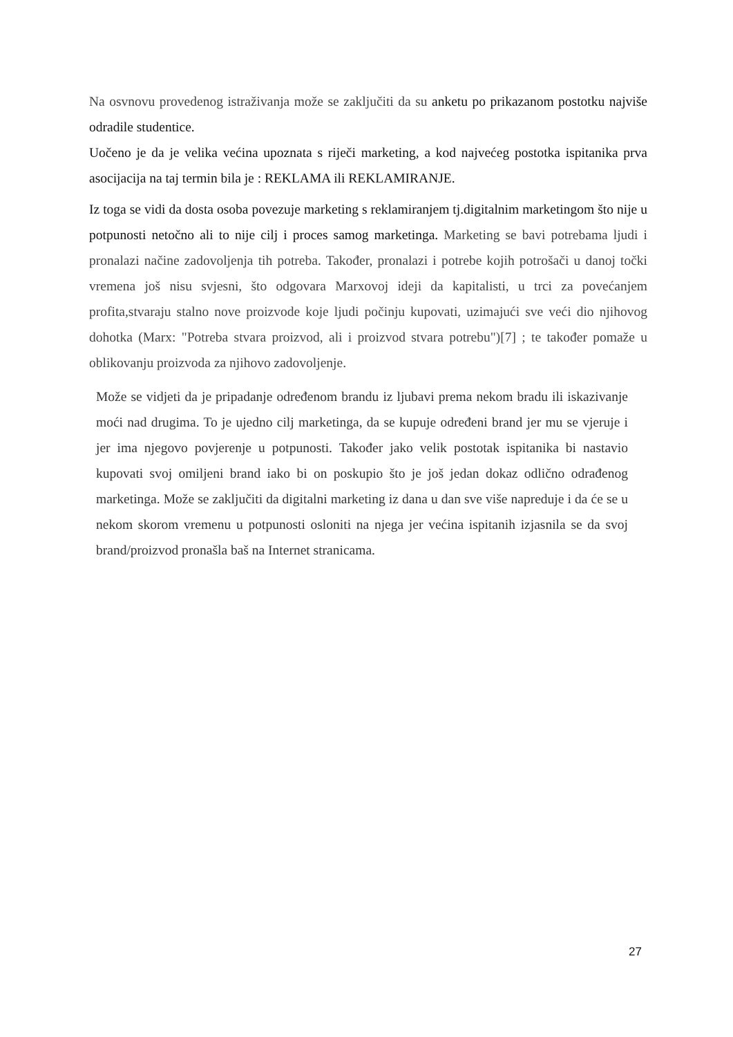Na osvnovu provedenog istraživanja može se zaključiti da su anketu po prikazanom postotku najviše odradile studentice.
Uočeno je da je velika većina upoznata s riječi marketing, a kod najvećeg postotka ispitanika prva asocijacija na taj termin bila je : REKLAMA ili REKLAMIRANJE.
Iz toga se vidi da dosta osoba povezuje marketing s reklamiranjem tj.digitalnim marketingom što nije u potpunosti netočno ali to nije cilj i proces samog marketinga. Marketing se bavi potrebama ljudi i pronalazi načine zadovoljenja tih potreba. Također, pronalazi i potrebe kojih potrošači u danoj točki vremena još nisu svjesni, što odgovara Marxovoj ideji da kapitalisti, u trci za povećanjem profita,stvaraju stalno nove proizvode koje ljudi počinju kupovati, uzimajući sve veći dio njihovog dohotka (Marx: "Potreba stvara proizvod, ali i proizvod stvara potrebu")[7] ; te također pomaže u oblikovanju proizvoda za njihovo zadovoljenje.
Može se vidjeti da je pripadanje određenom brandu iz ljubavi prema nekom bradu ili iskazivanje moći nad drugima. To je ujedno cilj marketinga, da se kupuje određeni brand jer mu se vjeruje i jer ima njegovo povjerenje u potpunosti. Također jako velik postotak ispitanika bi nastavio kupovati svoj omiljeni brand iako bi on poskupio što je još jedan dokaz odlično odrađenog marketinga. Može se zaključiti da digitalni marketing iz dana u dan sve više napreduje i da će se u nekom skorom vremenu u potpunosti osloniti na njega jer većina ispitanih izjasnila se da svoj brand/proizvod pronašla baš na Internet stranicama.
27